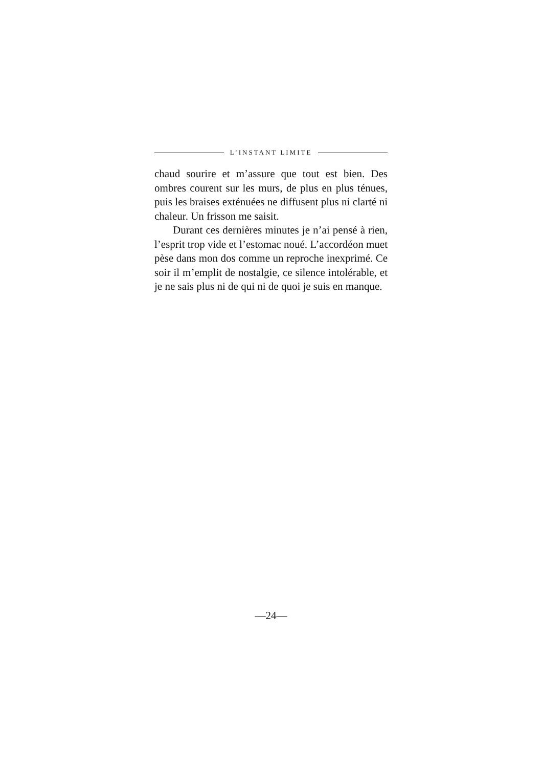L’INSTANT LIMITE
chaud sourire et m’assure que tout est bien. Des ombres courent sur les murs, de plus en plus ténues, puis les braises exténuées ne diffusent plus ni clarté ni chaleur. Un frisson me saisit.
Durant ces dernières minutes je n’ai pensé à rien, l’esprit trop vide et l’estomac noué. L’accordéon muet pèse dans mon dos comme un reproche inexprimé. Ce soir il m’emplit de nostalgie, ce silence intolérable, et je ne sais plus ni de qui ni de quoi je suis en manque.
—24—